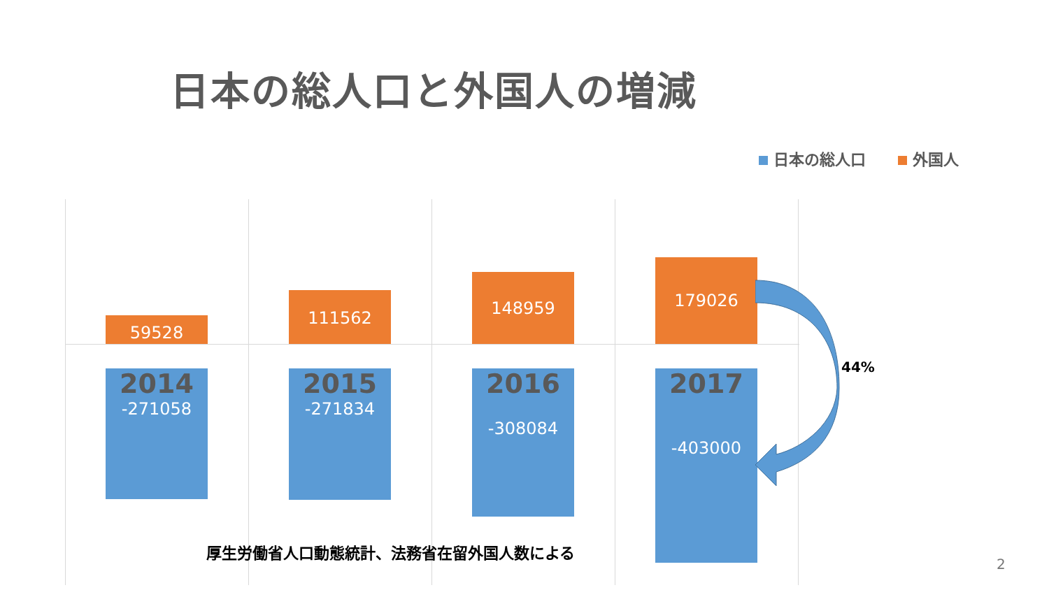日本の総人口と外国人の増減
日本の総人口 外国人
59528
2014
-271058
111562
2015
-271834
148959
2016
-308084
179026
2017
-403000
44%
厚生労働省人口動態統計、法務省在留外国人数による
2